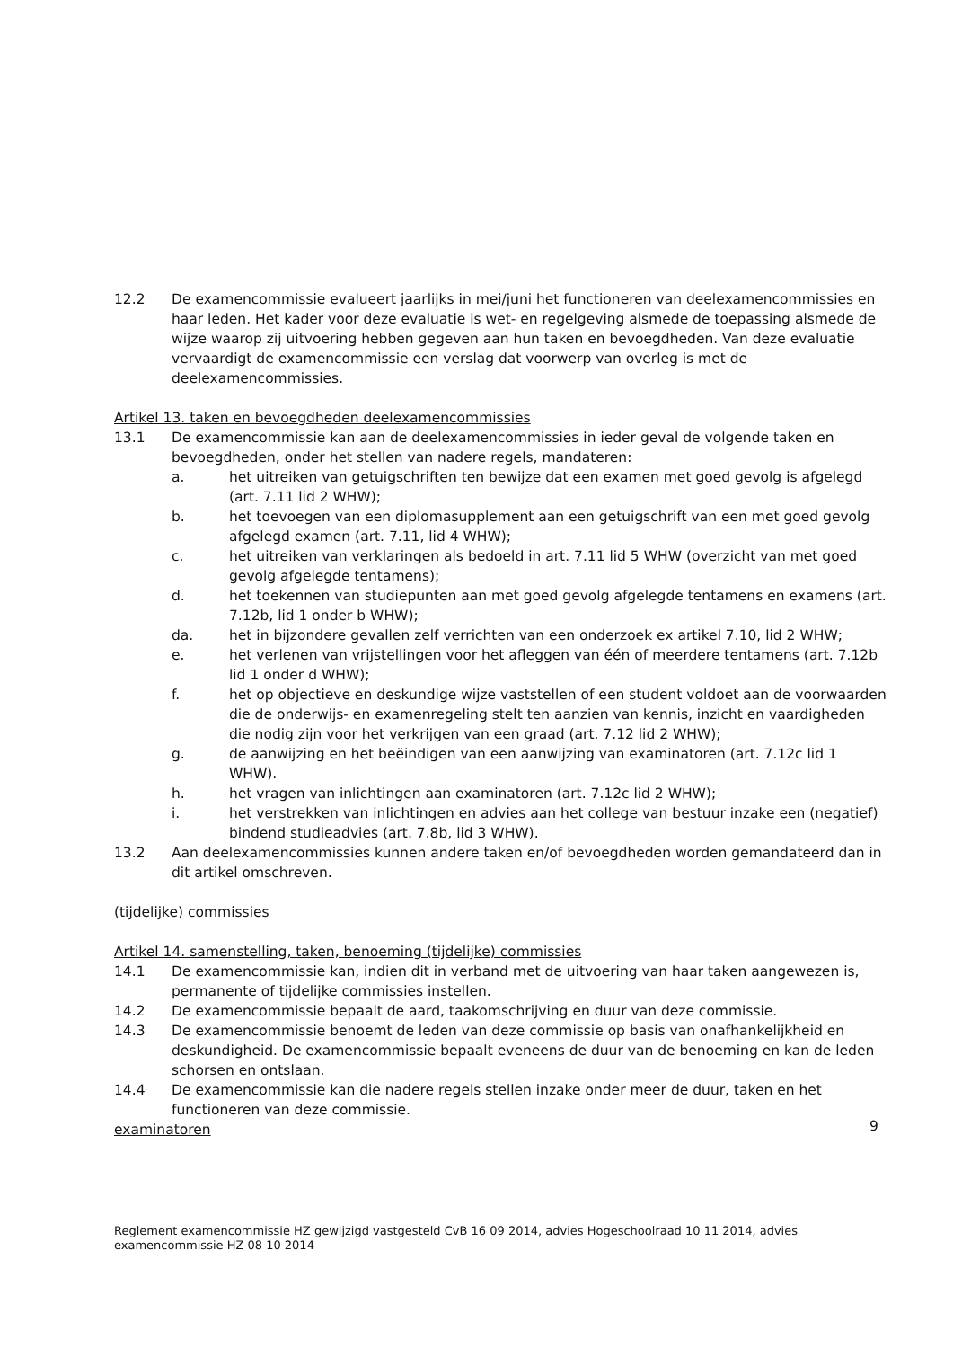12.2 De examencommissie evalueert jaarlijks in mei/juni het functioneren van deelexamencommissies en haar leden. Het kader voor deze evaluatie is wet- en regelgeving alsmede de toepassing alsmede de wijze waarop zij uitvoering hebben gegeven aan hun taken en bevoegdheden. Van deze evaluatie vervaardigt de examencommissie een verslag dat voorwerp van overleg is met de deelexamencommissies.
Artikel 13. taken en bevoegdheden deelexamencommissies
13.1 De examencommissie kan aan de deelexamencommissies in ieder geval de volgende taken en bevoegdheden, onder het stellen van nadere regels, mandateren:
a. het uitreiken van getuigschriften ten bewijze dat een examen met goed gevolg is afgelegd (art. 7.11 lid 2 WHW);
b. het toevoegen van een diplomasupplement aan een getuigschrift van een met goed gevolg afgelegd examen (art. 7.11, lid 4 WHW);
c. het uitreiken van verklaringen als bedoeld in art. 7.11 lid 5 WHW (overzicht van met goed gevolg afgelegde tentamens);
d. het toekennen van studiepunten aan met goed gevolg afgelegde tentamens en examens (art. 7.12b, lid 1 onder b WHW);
da. het in bijzondere gevallen zelf verrichten van een onderzoek ex artikel 7.10, lid 2 WHW;
e. het verlenen van vrijstellingen voor het afleggen van één of meerdere tentamens (art. 7.12b lid 1 onder d WHW);
f. het op objectieve en deskundige wijze vaststellen of een student voldoet aan de voorwaarden die de onderwijs- en examenregeling stelt ten aanzien van kennis, inzicht en vaardigheden die nodig zijn voor het verkrijgen van een graad (art. 7.12 lid 2 WHW);
g. de aanwijzing en het beëindigen van een aanwijzing van examinatoren (art. 7.12c lid 1 WHW).
h. het vragen van inlichtingen aan examinatoren (art. 7.12c lid 2 WHW);
i. het verstrekken van inlichtingen en advies aan het college van bestuur inzake een (negatief) bindend studieadvies (art. 7.8b, lid 3 WHW).
13.2 Aan deelexamencommissies kunnen andere taken en/of bevoegdheden worden gemandateerd dan in dit artikel omschreven.
(tijdelijke) commissies
Artikel 14. samenstelling, taken, benoeming (tijdelijke) commissies
14.1 De examencommissie kan, indien dit in verband met de uitvoering van haar taken aangewezen is, permanente of tijdelijke commissies instellen.
14.2 De examencommissie bepaalt de aard, taakomschrijving en duur van deze commissie.
14.3 De examencommissie benoemt de leden van deze commissie op basis van onafhankelijkheid en deskundigheid. De examencommissie bepaalt eveneens de duur van de benoeming en kan de leden schorsen en ontslaan.
14.4 De examencommissie kan die nadere regels stellen inzake onder meer de duur, taken en het functioneren van deze commissie.
examinatoren
9
Reglement examencommissie HZ gewijzigd vastgesteld CvB 16 09 2014, advies Hogeschoolraad 10 11 2014, advies examencommissie HZ 08 10 2014